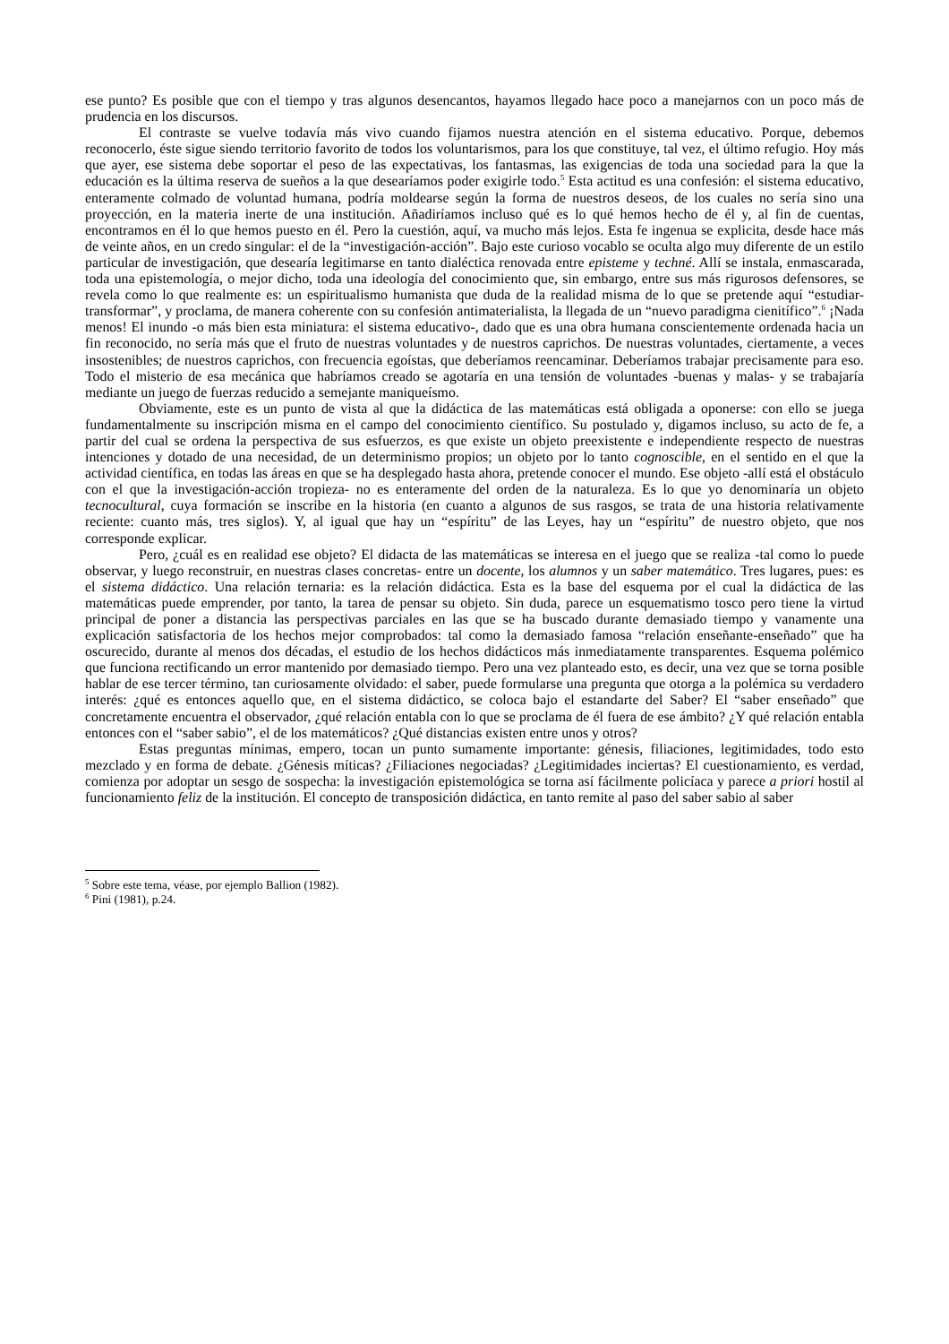ese punto? Es posible que con el tiempo y tras algunos desencantos, hayamos llegado hace poco a manejarnos con un poco más de prudencia en los discursos.
El contraste se vuelve todavía más vivo cuando fijamos nuestra atención en el sistema educativo. Porque, debemos reconocerlo, éste sigue siendo territorio favorito de todos los voluntarismos, para los que constituye, tal vez, el último refugio. Hoy más que ayer, ese sistema debe soportar el peso de las expectativas, los fantasmas, las exigencias de toda una sociedad para la que la educación es la última reserva de sueños a la que desearíamos poder exigirle todo.<sup>5</sup> Esta actitud es una confesión: el sistema educativo, enteramente colmado de voluntad humana, podría moldearse según la forma de nuestros deseos, de los cuales no sería sino una proyección, en la materia inerte de una institución. Añadiríamos incluso qué es lo qué hemos hecho de él y, al fin de cuentas, encontramos en él lo que hemos puesto en él. Pero la cuestión, aquí, va mucho más lejos. Esta fe ingenua se explicita, desde hace más de veinte años, en un credo singular: el de la “investigación-acción”. Bajo este curioso vocablo se oculta algo muy diferente de un estilo particular de investigación, que desearía legitimarse en tanto dialéctica renovada entre episteme y techné. Allí se instala, enmascarada, toda una epistemología, o mejor dicho, toda una ideología del conocimiento que, sin embargo, entre sus más rigurosos defensores, se revela como lo que realmente es: un espiritualismo humanista que duda de la realidad misma de lo que se pretende aquí “estudiar-transformar”, y proclama, de manera coherente con su confesión antimaterialista, la llegada de un “nuevo paradigma cienitífico”.<sup>6</sup> ¡Nada menos! El inundo -o más bien esta miniatura: el sistema educativo-, dado que es una obra humana conscientemente ordenada hacia un fin reconocido, no sería más que el fruto de nuestras voluntades y de nuestros caprichos. De nuestras voluntades, ciertamente, a veces insostenibles; de nuestros caprichos, con frecuencia egoístas, que deberíamos reencaminar. Deberíamos trabajar precisamente para eso. Todo el misterio de esa mecánica que habríamos creado se agotaría en una tensión de voluntades -buenas y malas- y se trabajaría mediante un juego de fuerzas reducido a semejante maniqueísmo.
Obviamente, este es un punto de vista al que la didáctica de las matemáticas está obligada a oponerse: con ello se juega fundamentalmente su inscripción misma en el campo del conocimiento científico. Su postulado y, digamos incluso, su acto de fe, a partir del cual se ordena la perspectiva de sus esfuerzos, es que existe un objeto preexistente e independiente respecto de nuestras intenciones y dotado de una necesidad, de un determinismo propios; un objeto por lo tanto cognoscible, en el sentido en el que la actividad científica, en todas las áreas en que se ha desplegado hasta ahora, pretende conocer el mundo. Ese objeto -allí está el obstáculo con el que la investigación-acción tropieza- no es enteramente del orden de la naturaleza. Es lo que yo denominaría un objeto tecnocultural, cuya formación se inscribe en la historia (en cuanto a algunos de sus rasgos, se trata de una historia relativamente reciente: cuanto más, tres siglos). Y, al igual que hay un “espíritu” de las Leyes, hay un “espíritu” de nuestro objeto, que nos corresponde explicar.
Pero, ¿cuál es en realidad ese objeto? El didacta de las matemáticas se interesa en el juego que se realiza -tal como lo puede observar, y luego reconstruir, en nuestras clases concretas- entre un docente, los alumnos y un saber matemático. Tres lugares, pues: es el sistema didáctico. Una relación ternaria: es la relación didáctica. Esta es la base del esquema por el cual la didáctica de las matemáticas puede emprender, por tanto, la tarea de pensar su objeto. Sin duda, parece un esquematismo tosco pero tiene la virtud principal de poner a distancia las perspectivas parciales en las que se ha buscado durante demasiado tiempo y vanamente una explicación satisfactoria de los hechos mejor comprobados: tal como la demasiado famosa “relación enseñante-enseñado” que ha oscurecido, durante al menos dos décadas, el estudio de los hechos didácticos más inmediatamente transparentes. Esquema polémico que funciona rectificando un error mantenido por demasiado tiempo. Pero una vez planteado esto, es decir, una vez que se torna posible hablar de ese tercer término, tan curiosamente olvidado: el saber, puede formularse una pregunta que otorga a la polémica su verdadero interés: ¿qué es entonces aquello que, en el sistema didáctico, se coloca bajo el estandarte del Saber? El “saber enseñado” que concretamente encuentra el observador, ¿qué relación entabla con lo que se proclama de él fuera de ese ámbito? ¿Y qué relación entabla entonces con el “saber sabio”, el de los matemáticos? ¿Qué distancias existen entre unos y otros?
Estas preguntas mínimas, empero, tocan un punto sumamente importante: génesis, filiaciones, legitimidades, todo esto mezclado y en forma de debate. ¿Génesis míticas? ¿Filiaciones negociadas? ¿Legitimidades inciertas? El cuestionamiento, es verdad, comienza por adoptar un sesgo de sospecha: la investigación epistemológica se torna así fácilmente policíaca y parece a priori hostil al funcionamiento feliz de la institución. El concepto de transposición didáctica, en tanto remite al paso del saber sabio al saber
<sup>5</sup> Sobre este tema, véase, por ejemplo Ballion (1982).
<sup>6</sup> Pini (1981), p.24.